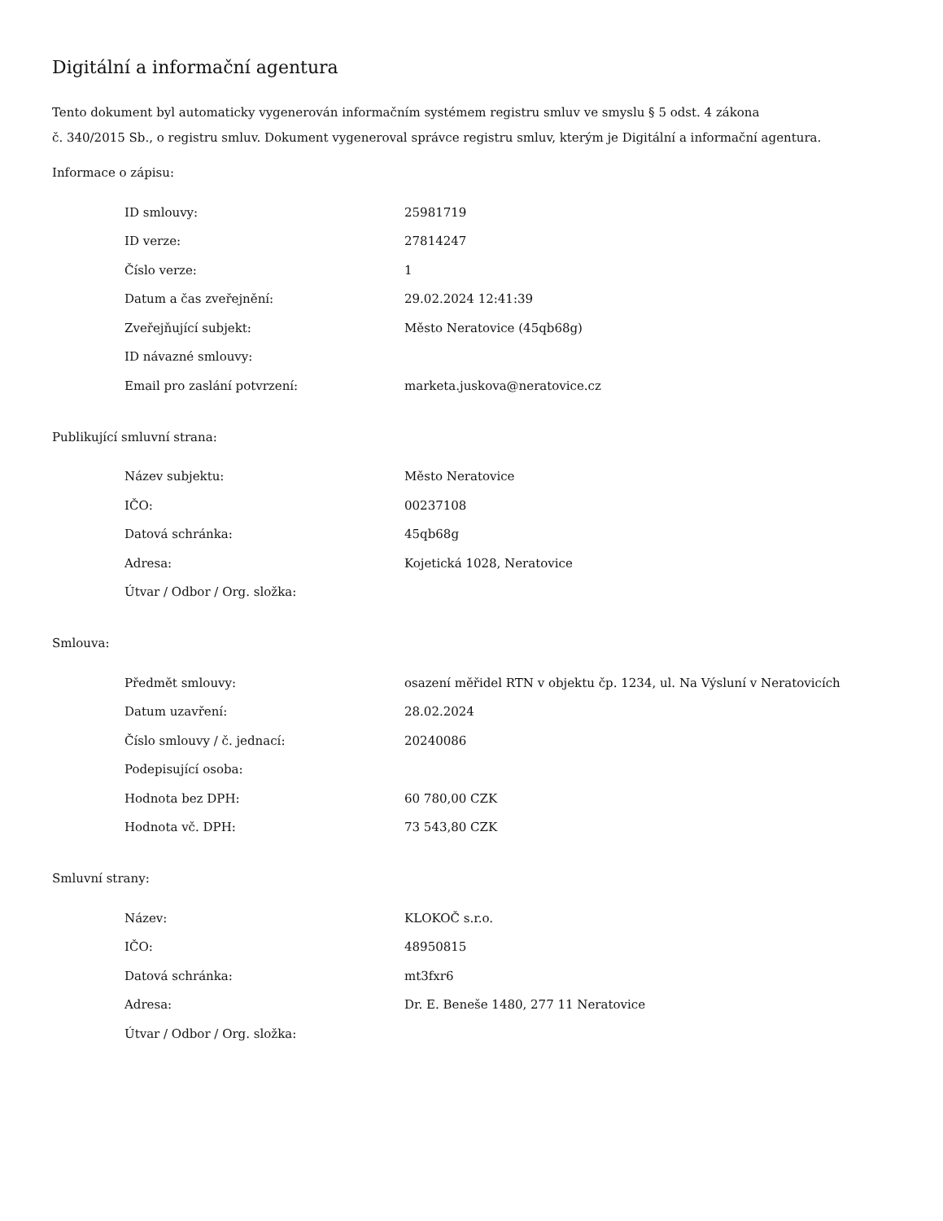Digitální a informační agentura
Tento dokument byl automaticky vygenerován informačním systémem registru smluv ve smyslu § 5 odst. 4 zákona
č. 340/2015 Sb., o registru smluv. Dokument vygeneroval správce registru smluv, kterým je Digitální a informační agentura.
Informace o zápisu:
| ID smlouvy: | 25981719 |
| ID verze: | 27814247 |
| Číslo verze: | 1 |
| Datum a čas zveřejnění: | 29.02.2024 12:41:39 |
| Zveřejňující subjekt: | Město Neratovice (45qb68g) |
| ID návazné smlouvy: | |
| Email pro zaslání potvrzení: | marketa.juskova@neratovice.cz |
Publikující smluvní strana:
| Název subjektu: | Město Neratovice |
| IČO: | 00237108 |
| Datová schránka: | 45qb68g |
| Adresa: | Kojetická 1028, Neratovice |
| Útvar / Odbor / Org. složka: | |
Smlouva:
| Předmět smlouvy: | osazení měřidel RTN v objektu čp. 1234, ul. Na Výsluní v Neratovicích |
| Datum uzavření: | 28.02.2024 |
| Číslo smlouvy / č. jednací: | 20240086 |
| Podepisující osoba: | |
| Hodnota bez DPH: | 60 780,00 CZK |
| Hodnota vč. DPH: | 73 543,80 CZK |
Smluvní strany:
| Název: | KLOKOČ s.r.o. |
| IČO: | 48950815 |
| Datová schránka: | mt3fxr6 |
| Adresa: | Dr. E. Beneše 1480, 277 11 Neratovice |
| Útvar / Odbor / Org. složka: | |